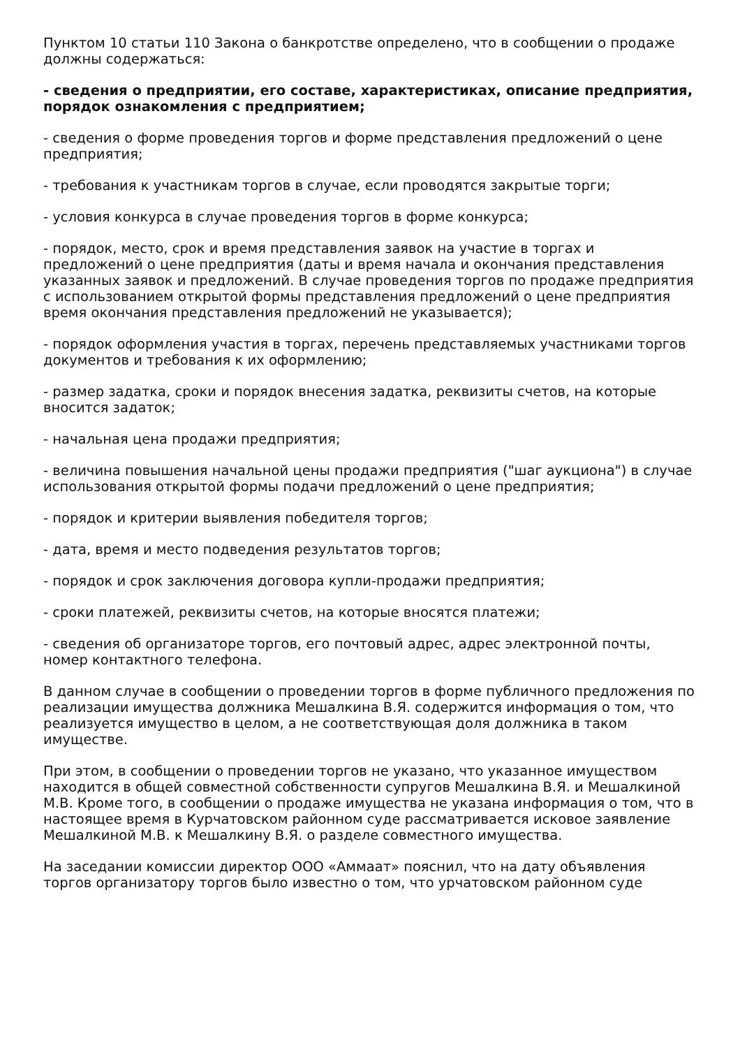Пунктом 10 статьи 110 Закона о банкротстве определено, что в сообщении о продаже должны содержаться:
- сведения о предприятии, его составе, характеристиках, описание предприятия, порядок ознакомления с предприятием;
- сведения о форме проведения торгов и форме представления предложений о цене предприятия;
- требования к участникам торгов в случае, если проводятся закрытые торги;
- условия конкурса в случае проведения торгов в форме конкурса;
- порядок, место, срок и время представления заявок на участие в торгах и предложений о цене предприятия (даты и время начала и окончания представления указанных заявок и предложений. В случае проведения торгов по продаже предприятия с использованием открытой формы представления предложений о цене предприятия время окончания представления предложений не указывается);
- порядок оформления участия в торгах, перечень представляемых участниками торгов документов и требования к их оформлению;
- размер задатка, сроки и порядок внесения задатка, реквизиты счетов, на которые вносится задаток;
- начальная цена продажи предприятия;
- величина повышения начальной цены продажи предприятия ("шаг аукциона") в случае использования открытой формы подачи предложений о цене предприятия;
- порядок и критерии выявления победителя торгов;
- дата, время и место подведения результатов торгов;
- порядок и срок заключения договора купли-продажи предприятия;
- сроки платежей, реквизиты счетов, на которые вносятся платежи;
- сведения об организаторе торгов, его почтовый адрес, адрес электронной почты, номер контактного телефона.
В данном случае в сообщении о проведении торгов в форме публичного предложения по реализации имущества должника Мешалкина В.Я. содержится информация о том, что реализуется имущество в целом, а не соответствующая доля должника в таком имуществе.
При этом, в сообщении о проведении торгов не указано, что указанное имуществом находится в общей совместной собственности супругов Мешалкина В.Я. и Мешалкиной М.В. Кроме того, в сообщении о продаже имущества не указана информация о том, что в настоящее время в Курчатовском районном суде рассматривается исковое заявление Мешалкиной М.В. к Мешалкину В.Я. о разделе совместного имущества.
На заседании комиссии директор ООО «Аммаат» пояснил, что на дату объявления торгов организатору торгов было известно о том, что урчатовском районном суде